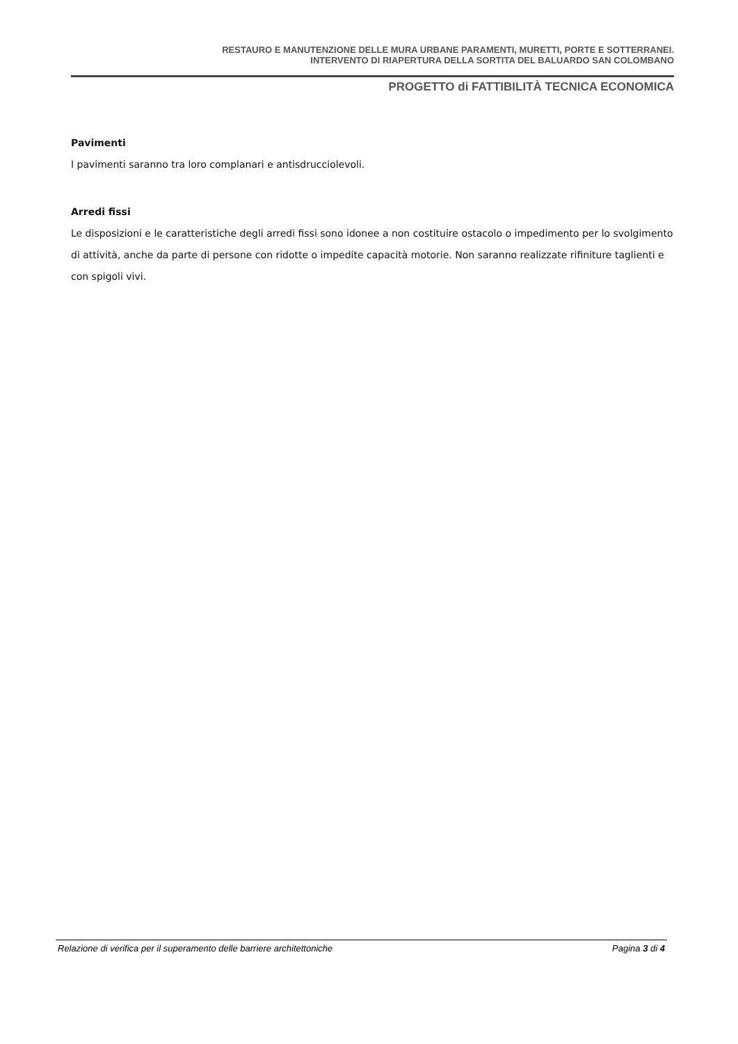RESTAURO E MANUTENZIONE DELLE MURA URBANE PARAMENTI, MURETTI, PORTE E SOTTERRANEI.
INTERVENTO DI RIAPERTURA DELLA SORTITA DEL BALUARDO SAN COLOMBANO
PROGETTO di FATTIBILITÀ TECNICA ECONOMICA
Pavimenti
I pavimenti saranno tra loro complanari e antisdrucciolevoli.
Arredi fissi
Le disposizioni e le caratteristiche degli arredi fissi sono idonee a non costituire ostacolo o impedimento per lo svolgimento di attività, anche da parte di persone con ridotte o impedite capacità motorie. Non saranno realizzate rifiniture taglienti e con spigoli vivi.
Relazione di verifica per il superamento delle barriere architettoniche Pagina 3 di 4